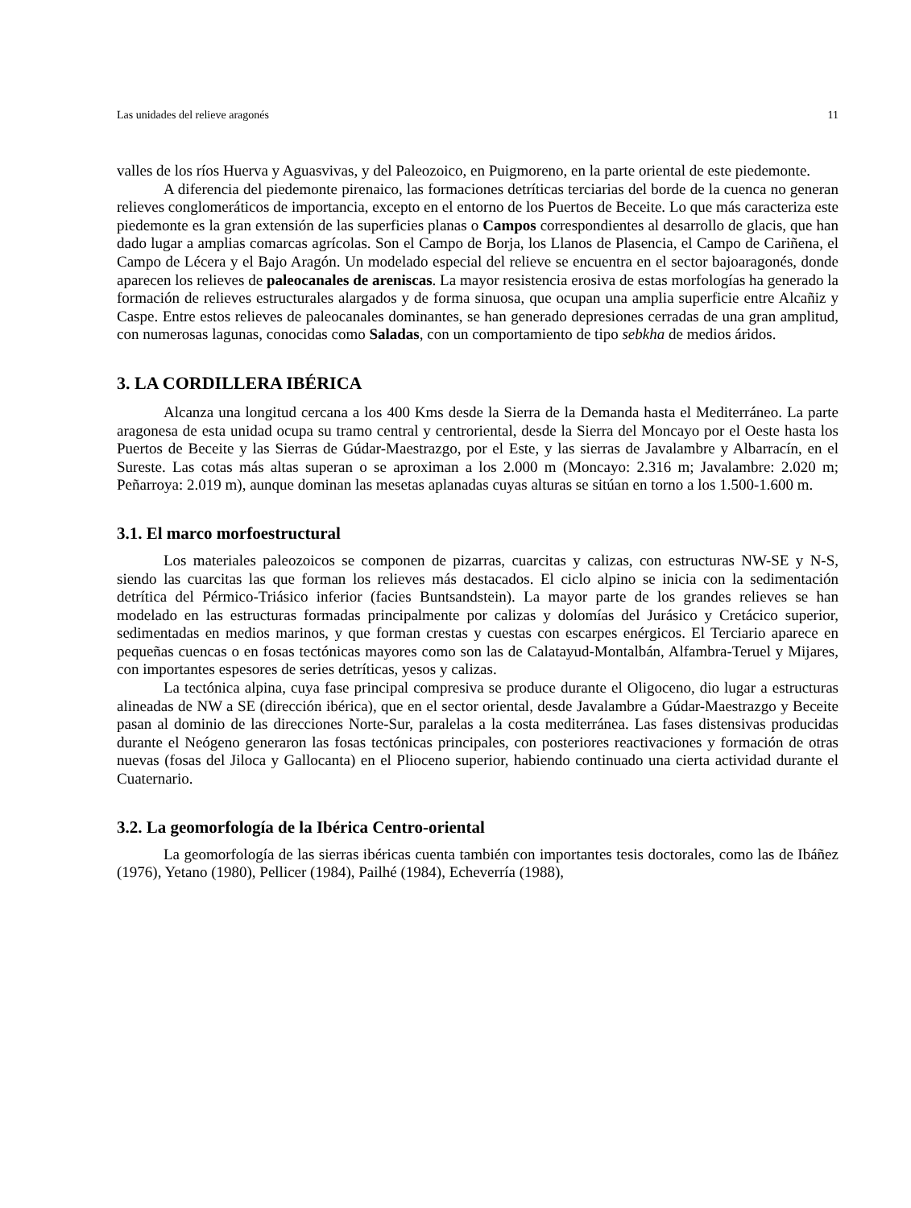Las unidades del relieve aragonés 11
valles de los ríos Huerva y Aguasvivas, y del Paleozoico, en Puigmoreno, en la parte oriental de este piedemonte.
A diferencia del piedemonte pirenaico, las formaciones detríticas terciarias del borde de la cuenca no generan relieves conglomeráticos de importancia, excepto en el entorno de los Puertos de Beceite. Lo que más caracteriza este piedemonte es la gran extensión de las superficies planas o Campos correspondientes al desarrollo de glacis, que han dado lugar a amplias comarcas agrícolas. Son el Campo de Borja, los Llanos de Plasencia, el Campo de Cariñena, el Campo de Lécera y el Bajo Aragón. Un modelado especial del relieve se encuentra en el sector bajoaragonés, donde aparecen los relieves de paleocanales de areniscas. La mayor resistencia erosiva de estas morfologías ha generado la formación de relieves estructurales alargados y de forma sinuosa, que ocupan una amplia superficie entre Alcañiz y Caspe. Entre estos relieves de paleocanales dominantes, se han generado depresiones cerradas de una gran amplitud, con numerosas lagunas, conocidas como Saladas, con un comportamiento de tipo sebkha de medios áridos.
3. LA CORDILLERA IBÉRICA
Alcanza una longitud cercana a los 400 Kms desde la Sierra de la Demanda hasta el Mediterráneo. La parte aragonesa de esta unidad ocupa su tramo central y centroriental, desde la Sierra del Moncayo por el Oeste hasta los Puertos de Beceite y las Sierras de Gúdar-Maestrazgo, por el Este, y las sierras de Javalambre y Albarracín, en el Sureste. Las cotas más altas superan o se aproximan a los 2.000 m (Moncayo: 2.316 m; Javalambre: 2.020 m; Peñarroya: 2.019 m), aunque dominan las mesetas aplanadas cuyas alturas se sitúan en torno a los 1.500-1.600 m.
3.1. El marco morfoestructural
Los materiales paleozoicos se componen de pizarras, cuarcitas y calizas, con estructuras NW-SE y N-S, siendo las cuarcitas las que forman los relieves más destacados. El ciclo alpino se inicia con la sedimentación detrítica del Pérmico-Triásico inferior (facies Buntsandstein). La mayor parte de los grandes relieves se han modelado en las estructuras formadas principalmente por calizas y dolomías del Jurásico y Cretácico superior, sedimentadas en medios marinos, y que forman crestas y cuestas con escarpes enérgicos. El Terciario aparece en pequeñas cuencas o en fosas tectónicas mayores como son las de Calatayud-Montalbán, Alfambra-Teruel y Mijares, con importantes espesores de series detríticas, yesos y calizas.
La tectónica alpina, cuya fase principal compresiva se produce durante el Oligoceno, dio lugar a estructuras alineadas de NW a SE (dirección ibérica), que en el sector oriental, desde Javalambre a Gúdar-Maestrazgo y Beceite pasan al dominio de las direcciones Norte-Sur, paralelas a la costa mediterránea. Las fases distensivas producidas durante el Neógeno generaron las fosas tectónicas principales, con posteriores reactivaciones y formación de otras nuevas (fosas del Jiloca y Gallocanta) en el Plioceno superior, habiendo continuado una cierta actividad durante el Cuaternario.
3.2. La geomorfología de la Ibérica Centro-oriental
La geomorfología de las sierras ibéricas cuenta también con importantes tesis doctorales, como las de Ibáñez (1976), Yetano (1980), Pellicer (1984), Pailhé (1984), Echeverría (1988),